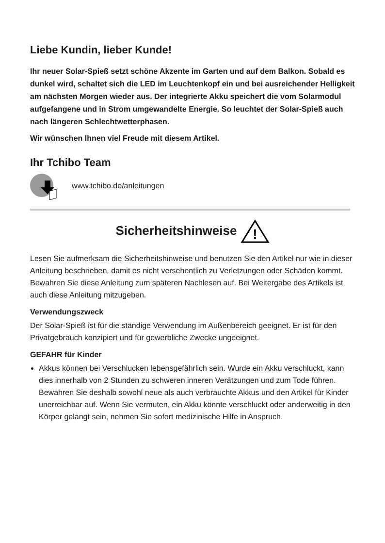Liebe Kundin, lieber Kunde!
Ihr neuer Solar-Spieß setzt schöne Akzente im Garten und auf dem Balkon. Sobald es dunkel wird, schaltet sich die LED im Leuchtenkopf ein und bei ausreichender Helligkeit am nächsten Morgen wieder aus. Der integrierte Akku speichert die vom Solarmodul aufgefangene und in Strom umgewandelte Energie. So leuchtet der Solar-Spieß auch nach längeren Schlechtwetterphasen.
Wir wünschen Ihnen viel Freude mit diesem Artikel.
Ihr Tchibo Team
www.tchibo.de/anleitungen
Sicherheitshinweise
!
Lesen Sie aufmerksam die Sicherheitshinweise und benutzen Sie den Artikel nur wie in dieser Anleitung beschrieben, damit es nicht versehentlich zu Verletzungen oder Schäden kommt. Bewahren Sie diese Anleitung zum späteren Nachlesen auf. Bei Weitergabe des Artikels ist auch diese Anleitung mitzugeben.
Verwendungszweck
Der Solar-Spieß ist für die ständige Verwendung im Außenbereich geeignet. Er ist für den Privatgebrauch konzipiert und für gewerbliche Zwecke ungeeignet.
GEFAHR für Kinder
Akkus können bei Verschlucken lebensgefährlich sein. Wurde ein Akku verschluckt, kann dies innerhalb von 2 Stunden zu schweren inneren Verätzungen und zum Tode führen. Bewahren Sie deshalb sowohl neue als auch verbrauchte Akkus und den Artikel für Kinder unerreichbar auf. Wenn Sie vermuten, ein Akku könnte verschluckt oder anderweitig in den Körper gelangt sein, nehmen Sie sofort medizinische Hilfe in Anspruch.